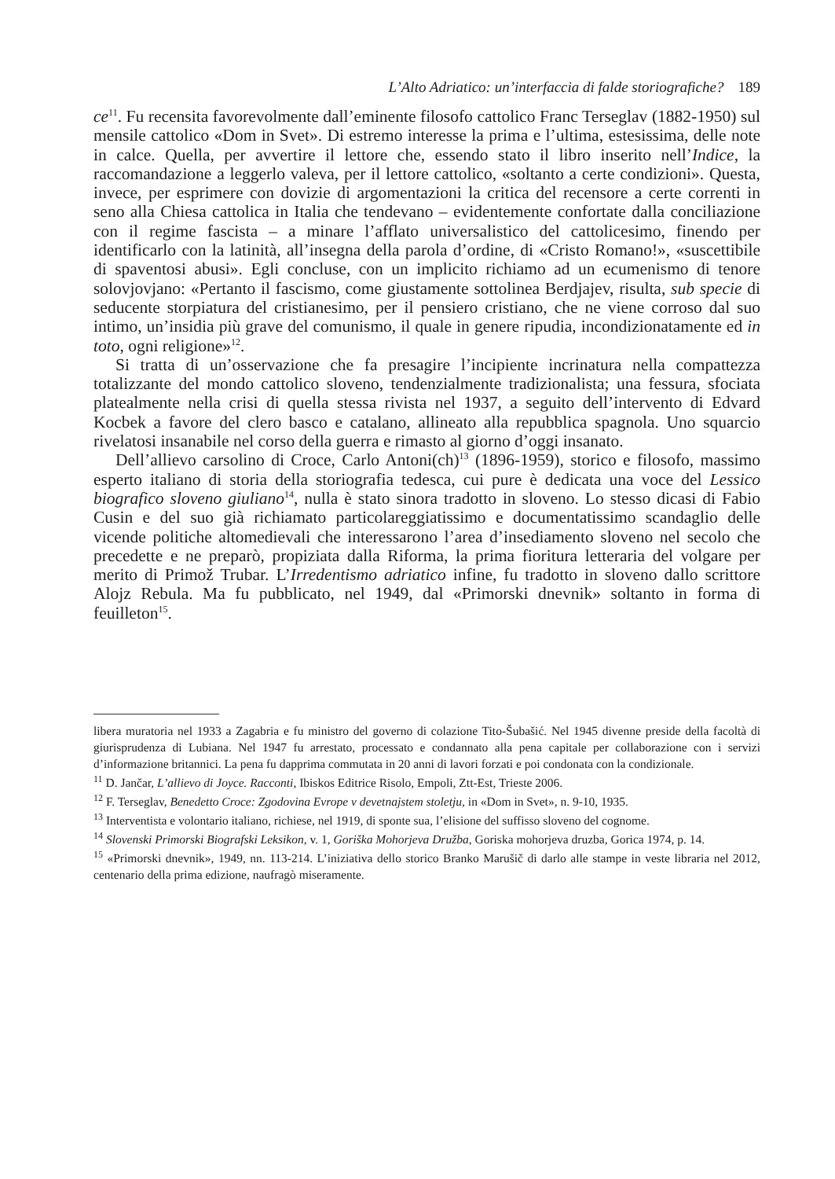L’Alto Adriatico: un’interfaccia di falde storiografiche? 189
ce<sup>11</sup>. Fu recensita favorevolmente dall’eminente filosofo cattolico Franc Terseglav (1882-1950) sul mensile cattolico «Dom in Svet». Di estremo interesse la prima e l’ultima, estesissima, delle note in calce. Quella, per avvertire il lettore che, essendo stato il libro inserito nell’Indice, la raccomandazione a leggerlo valeva, per il lettore cattolico, «soltanto a certe condizioni». Questa, invece, per esprimere con dovizie di argomentazioni la critica del recensore a certe correnti in seno alla Chiesa cattolica in Italia che tendevano – evidentemente confortate dalla conciliazione con il regime fascista – a minare l’afflato universalistico del cattolicesimo, finendo per identificarlo con la latinità, all’insegna della parola d’ordine, di «Cristo Romano!», «suscettibile di spaventosi abusi». Egli concluse, con un implicito richiamo ad un ecumenismo di tenore solovjovjano: «Pertanto il fascismo, come giustamente sottolinea Berdjajev, risulta, sub specie di seducente storpiatura del cristianesimo, per il pensiero cristiano, che ne viene corroso dal suo intimo, un’insidia più grave del comunismo, il quale in genere ripudia, incondizionatamente ed in toto, ogni religione»<sup>12</sup>.
Si tratta di un’osservazione che fa presagire l’incipiente incrinatura nella compattezza totalizzante del mondo cattolico sloveno, tendenzialmente tradizionalista; una fessura, sfociata platealmente nella crisi di quella stessa rivista nel 1937, a seguito dell’intervento di Edvard Kocbek a favore del clero basco e catalano, allineato alla repubblica spagnola. Uno squarcio rivelatosi insanabile nel corso della guerra e rimasto al giorno d’oggi insanato.
Dell’allievo carsolino di Croce, Carlo Antoni(ch)<sup>13</sup> (1896-1959), storico e filosofo, massimo esperto italiano di storia della storiografia tedesca, cui pure è dedicata una voce del Lessico biografico sloveno giuliano<sup>14</sup>, nulla è stato sinora tradotto in sloveno. Lo stesso dicasi di Fabio Cusin e del suo già richiamato particolareggiatissimo e documentatissimo scandaglio delle vicende politiche altomedievali che interessarono l’area d’insediamento sloveno nel secolo che precedette e ne preparò, propiziata dalla Riforma, la prima fioritura letteraria del volgare per merito di Primož Trubar. L’Irredentismo adriatico infine, fu tradotto in sloveno dallo scrittore Alojz Rebula. Ma fu pubblicato, nel 1949, dal «Primorski dnevnik» soltanto in forma di feuilleton<sup>15</sup>.
libera muratoria nel 1933 a Zagabria e fu ministro del governo di colazione Tito-Šubašić. Nel 1945 divenne preside della facoltà di giurisprudenza di Lubiana. Nel 1947 fu arrestato, processato e condannato alla pena capitale per collaborazione con i servizi d’informazione britannici. La pena fu dapprima commutata in 20 anni di lavori forzati e poi condonata con la condizionale.
<sup>11</sup> D. Jančar, L’allievo di Joyce. Racconti, Ibiskos Editrice Risolo, Empoli, Ztt-Est, Trieste 2006.
<sup>12</sup> F. Terseglav, Benedetto Croce: Zgodovina Evrope v devetnajstem stoletju, in «Dom in Svet», n. 9-10, 1935.
<sup>13</sup> Interventista e volontario italiano, richiese, nel 1919, di sponte sua, l’elisione del suffisso sloveno del cognome.
<sup>14</sup> Slovenski Primorski Biografski Leksikon, v. 1, Goriška Mohorjeva Družba, Goriska mohorjeva druzba, Gorica 1974, p. 14.
<sup>15</sup> «Primorski dnevnik», 1949, nn. 113-214. L’iniziativa dello storico Branko Marušič di darlo alle stampe in veste libraria nel 2012, centenario della prima edizione, naufragò miseramente.